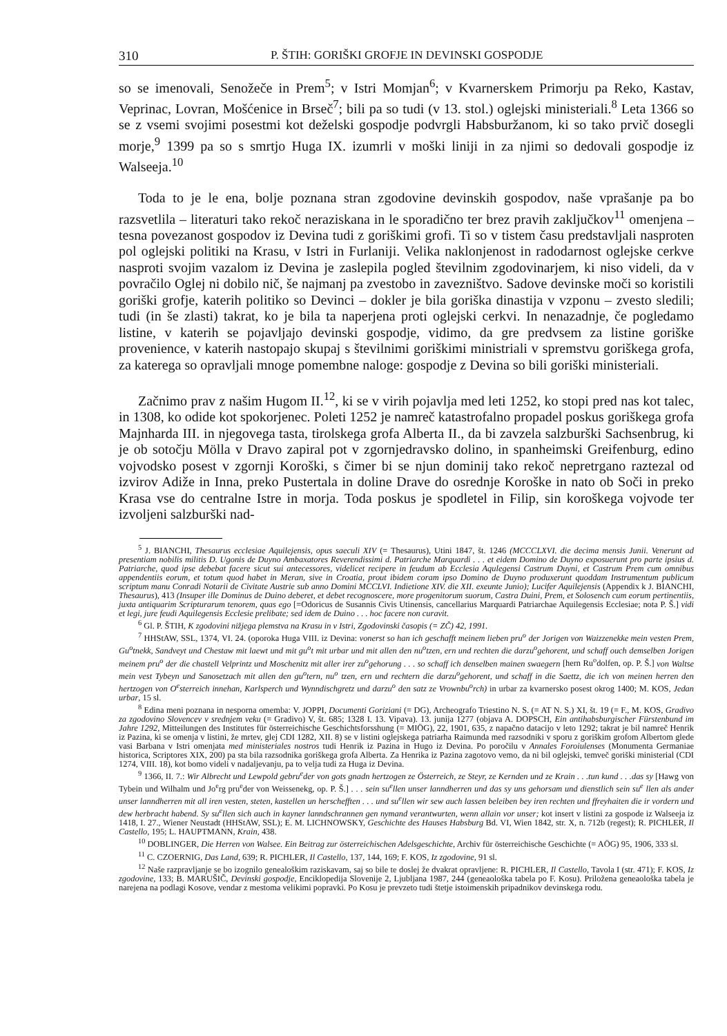310 P. ŠTIH: GORIŠKI GROFJE IN DEVINSKI GOSPODJE
so se imenovali, Senožeče in Prem<sup>5</sup>; v Istri Momjan<sup>6</sup>; v Kvarnerskem Primorju pa Reko, Kastav, Veprinac, Lovran, Mošćenice in Brseč<sup>7</sup>; bili pa so tudi (v 13. stol.) oglejski ministeriali.<sup>8</sup> Leta 1366 so se z vsemi svojimi posestmi kot deželski gospodje podvrgli Habsburžanom, ki so tako prvič dosegli morje,<sup>9</sup> 1399 pa so s smrtjo Huga IX. izumrli v moški liniji in za njimi so dedovali gospodje iz Walseeja.<sup>10</sup>
Toda to je le ena, bolje poznana stran zgodovine devinskih gospodov, naše vprašanje pa bo razsvetlila – literaturi tako rekoč neraziskana in le sporadično ter brez pravih zaključkov<sup>11</sup> omenjena – tesna povezanost gospodov iz Devina tudi z goriškimi grofi. Ti so v tistem času predstavljali nasproten pol oglejski politiki na Krasu, v Istri in Furlaniji. Velika naklonjenost in radodarnost oglejske cerkve nasproti svojim vazalom iz Devina je zaslepila pogled številnim zgodovinarjem, ki niso videli, da v povračilo Oglej ni dobilo nič, še najmanj pa zvestobo in zavezništvo. Sadove devinske moči so koristili goriški grofje, katerih politiko so Devinci – dokler je bila goriška dinastija v vzponu – zvesto sledili; tudi (in še zlasti) takrat, ko je bila ta naperjena proti oglejski cerkvi. In nenazadnje, če pogledamo listine, v katerih se pojavljajo devinski gospodje, vidimo, da gre predvsem za listine goriške provenience, v katerih nastopajo skupaj s številnimi goriškimi ministriali v spremstvu goriškega grofa, za katerega so opravljali mnoge pomembne naloge: gospodje z Devina so bili goriški ministeriali.
Začnimo prav z našim Hugom II.<sup>12</sup>, ki se v virih pojavlja med leti 1252, ko stopi pred nas kot talec, in 1308, ko odide kot spokorjenec. Poleti 1252 je namreč katastrofalno propadel poskus goriškega grofa Majnharda III. in njegovega tasta, tirolskega grofa Alberta II., da bi zavzela salzburški Sachsenbrug, ki je ob sotočju Mölla v Dravo zapiral pot v zgornjedravsko dolino, in spanheimski Greifenburg, edino vojvodsko posest v zgornji Koroški, s čimer bi se njun dominij tako rekoč nepretrgano raztezal od izvirov Adiže in Inna, preko Pustertala in doline Drave do osrednje Koroške in nato ob Soči in preko Krasa vse do centralne Istre in morja. Toda poskus je spodletel in Filip, sin koroškega vojvode ter izvoljeni salzburški nad-
<sup>5</sup> J. BIANCHI, Thesaurus ecclesiae Aquilejensis, opus saeculi XIV (= Thesaurus), Utini 1847, št. 1246 (MCCCLXVI. die decima mensis Junii. Venerunt ad presentiam nobilis militis D. Ugonis de Duyno Ambaxatores Reverendissimi d. Patriarche Marquardi . . . et eidem Domino de Duyno exposuerunt pro parte ipsius d. Patriarche, quod ipse debebat facere sicut sui antecessores, videlicet recipere in feudum ab Ecclesia Aqulegensi Castrum Duyni, et Castrum Prem cum omnibus appendentiis eorum, et totum quod habet in Meran, sive in Croatia, prout ibidem coram ipso Domino de Duyno produxerunt quoddam Instrumentum publicum scriptum manu Conradi Notarii de Civitate Austrie sub anno Domini MCCLVI. Indietione XIV. die XII. exeunte Junio); Lucifer Aquilejensis (Appendix k J. BIANCHI, Thesaurus), 413 (Insuper ille Dominus de Duino deberet, et debet recognoscere, more progenitorum suorum, Castra Duini, Prem, et Solosench cum eorum pertinentiis, juxta antiquarim Scripturarum tenorem, quas ego [=Odoricus de Susannis Civis Utinensis, cancellarius Marquardi Patriarchae Aquilegensis Ecclesiae; nota P. Š.] vidi et legi, jure feudi Aquilegensis Ecclesie prelibate; sed idem de Duino . . . hoc facere non curavit.
<sup>6</sup> Gl. P. ŠTIH, K zgodovini nižjega plemstva na Krasu in v Istri, Zgodovinski časopis (= ZČ) 42, 1991.
<sup>7</sup> HHStAW, SSL, 1374, VI. 24. (oporoka Huga VIII. iz Devina: vonerst so han ich geschafft meinem lieben pru<sup>o</sup> der Jorigen von Waizzenekke mein vesten Prem, Gu<sup>o</sup>tnekk, Sandveyt und Chestaw mit laewt und mit gu<sup>o</sup>t mit urbar und mit allen den nu<sup>o</sup>tzen, ern und rechten die darzu<sup>o</sup>gehorent, und schaff ouch demselben Jorigen meinem pru<sup>o</sup> der die chastell Velprintz und Moschenitz mit aller irer zu<sup>o</sup>gehorung . . . so schaff ich denselben mainen swaegern [hern Ru<sup>o</sup>dolfen, op. P. Š.] von Waltse mein vest Tybeyn und Sanosetzach mit allen den gu<sup>o</sup>tern, nu<sup>o</sup> tzen, ern und rechtern die darzu<sup>o</sup>gehorent, und schaff in die Saettz, die ich von meinen herren den hertzogen von O<sup>e</sup>sterreich innehan, Karlsperch und Wynndischgretz und darzu<sup>o</sup> den satz ze Vrownbu<sup>o</sup>rch) in urbar za kvarnersko posest okrog 1400; M. KOS, Jedan urbar, 15 sl.
<sup>8</sup> Edina meni poznana in nesporna omemba: V. JOPPI, Documenti Goriziani (= DG), Archeografo Triestino N. S. (= AT N. S.) XI, št. 19 (= F., M. KOS, Gradivo za zgodovino Slovencev v srednjem veku (= Gradivo) V, št. 685; 1328 I. 13. Vipava). 13. junija 1277 (objava A. DOPSCH, Ein antihabsburgischer Fürstenbund im Jahre 1292, Mitteilungen des Institutes für österreichische Geschichtsforsshung (= MIÖG), 22, 1901, 635, z napačno datacijo v leto 1292; takrat je bil namreč Henrik iz Pazina, ki se omenja v listini, že mrtev, glej CDI 1282, XII. 8) se v listini oglejskega patriarha Raimunda med razsodniki v sporu z goriškim grofom Albertom glede vasi Barbana v Istri omenjata med ministeriales nostros tudi Henrik iz Pazina in Hugo iz Devina. Po poročilu v Annales Foroiulenses (Monumenta Germaniae historica, Scriptores XIX, 200) pa sta bila razsodnika goriškega grofa Alberta. Za Henrika iz Pazina zagotovo vemo, da ni bil oglejski, temveč goriški ministerial (CDI 1274, VIII. 18), kot bomo videli v nadaljevanju, pa to velja tudi za Huga iz Devina.
<sup>9</sup> 1366, II. 7.: Wir Albrecht und Lewpold gebru<sup>e</sup>der von gots gnadn hertzogen ze Österreich, ze Steyr, ze Kernden und ze Krain . . .tun kund . . .das sy [Hawg von Tybein und Wilhalm und Jo<sup>e</sup>rg pru<sup>e</sup>der von Weissenekg, op. P. Š.] . . . sein su<sup>e</sup>llen unser lanndherren und das sy uns gehorsam und dienstlich sein su<sup>e</sup> llen als ander unser lanndherren mit all iren vesten, steten, kastellen un herschefften . . . und su<sup>e</sup>llen wir sew auch lassen beleiben bey iren rechten und ffreyhaiten die ir vordern und dew herbracht habend. Sy su<sup>e</sup>llen sich auch in kayner lanndschrannen gen nymand verantwurten, wenn allain vor unser; kot insert v listini za gospode iz Walseeja iz 1418, I. 27., Wiener Neustadt (HHStAW, SSL); E. M. LICHNOWSKY, Geschichte des Hauses Habsburg Bd. VI, Wien 1842, str. X, n. 712b (regest); R. PICHLER, Il Castello, 195; L. HAUPTMANN, Krain, 438.
<sup>10</sup> DOBLINGER, Die Herren von Walsee. Ein Beitrag zur österreichischen Adelsgeschichte, Archiv für österreichische Geschichte (= AÖG) 95, 1906, 333 sl.
<sup>11</sup> C. CZOERNIG, Das Land, 639; R. PICHLER, Il Castello, 137, 144, 169; F. KOS, Iz zgodovine, 91 sl.
<sup>12</sup> Naše razpravljanje se bo izognilo genealoškim raziskavam, saj so bile te doslej že dvakrat opravljene: R. PICHLER, Il Castello, Tavola I (str. 471); F. KOS, Iz zgodovine, 133; B. MARUŠIČ, Devinski gospodje, Enciklopedija Slovenije 2, Ljubljana 1987, 244 (geneaološka tabela po F. Kosu). Priložena geneaološka tabela je narejena na podlagi Kosove, vendar z mestoma velikimi popravki. Po Kosu je prevzeto tudi štetje istoimenskih pripadnikov devinskega rodu.